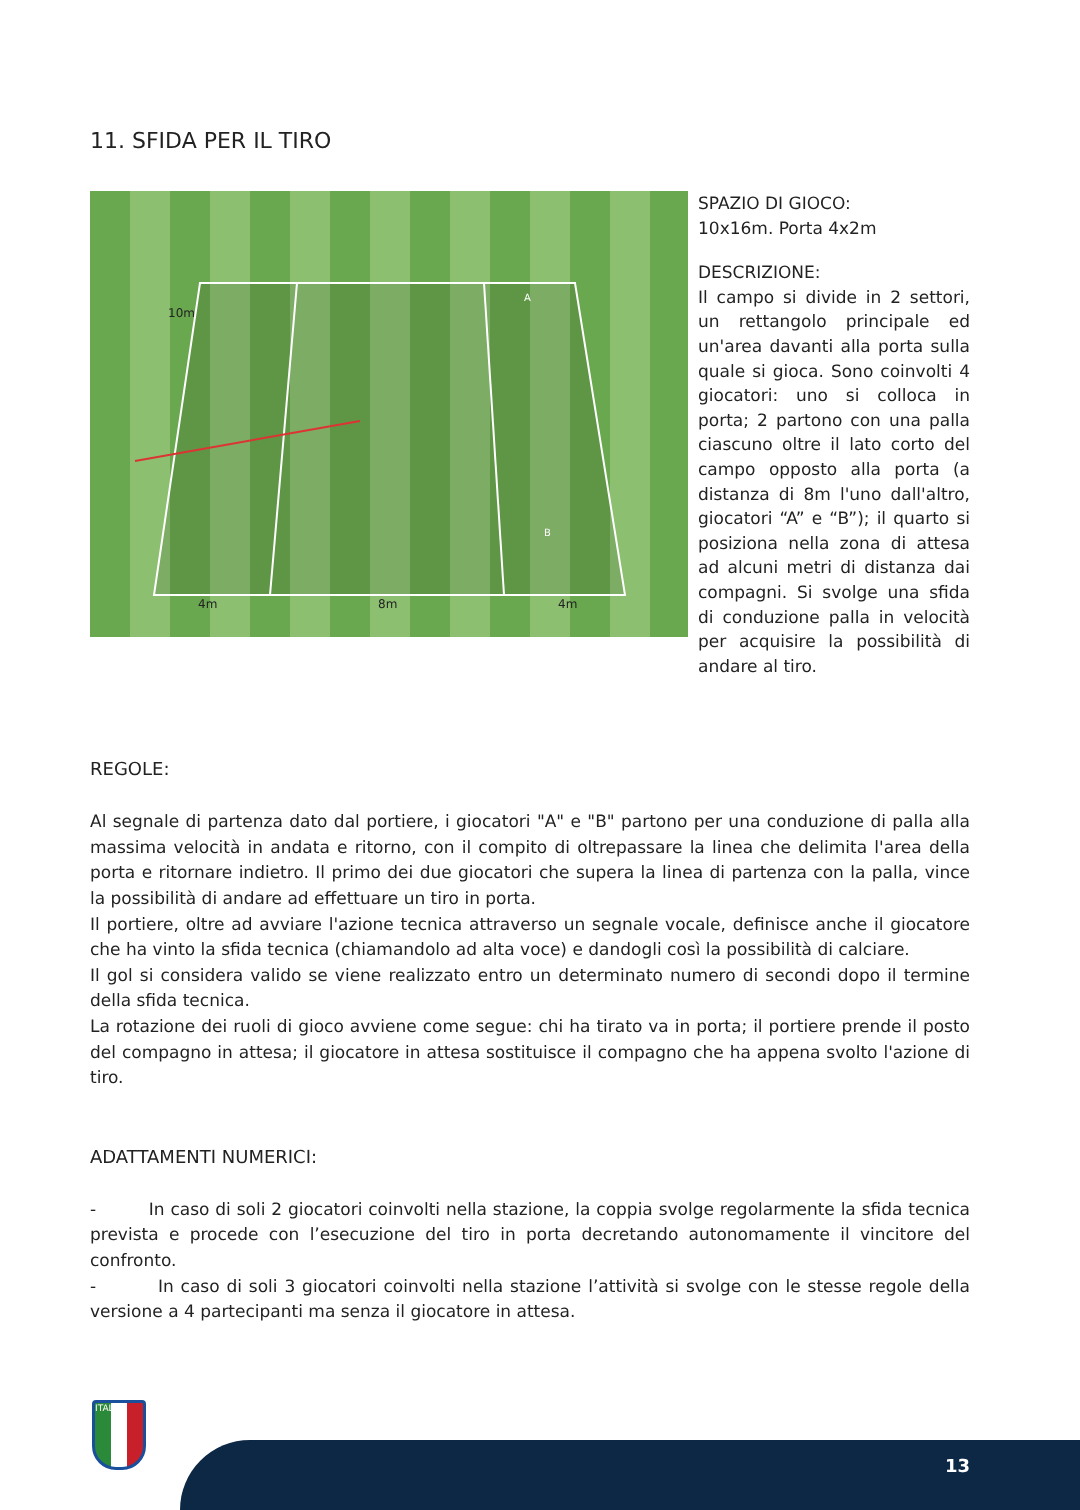11. SFIDA PER IL TIRO
10m
4m
8m
4m
A
B
SPAZIO DI GIOCO:
10x16m. Porta 4x2m
DESCRIZIONE:
Il campo si divide in 2 settori, un rettangolo principale ed un'area davanti alla porta sulla quale si gioca. Sono coinvolti 4 giocatori: uno si colloca in porta; 2 partono con una palla ciascuno oltre il lato corto del campo opposto alla porta (a distanza di 8m l'uno dall'altro, giocatori “A” e “B”); il quarto si posiziona nella zona di attesa ad alcuni metri di distanza dai compagni. Si svolge una sfida di conduzione palla in velocità per acquisire la possibilità di andare al tiro.
REGOLE:
Al segnale di partenza dato dal portiere, i giocatori "A" e "B" partono per una conduzione di palla alla massima velocità in andata e ritorno, con il compito di oltrepassare la linea che delimita l'area della porta e ritornare indietro. Il primo dei due giocatori che supera la linea di partenza con la palla, vince la possibilità di andare ad effettuare un tiro in porta.
Il portiere, oltre ad avviare l'azione tecnica attraverso un segnale vocale, definisce anche il giocatore che ha vinto la sfida tecnica (chiamandolo ad alta voce) e dandogli così la possibilità di calciare.
Il gol si considera valido se viene realizzato entro un determinato numero di secondi dopo il termine della sfida tecnica.
La rotazione dei ruoli di gioco avviene come segue: chi ha tirato va in porta; il portiere prende il posto del compagno in attesa; il giocatore in attesa sostituisce il compagno che ha appena svolto l'azione di tiro.
ADATTAMENTI NUMERICI:
- In caso di soli 2 giocatori coinvolti nella stazione, la coppia svolge regolarmente la sfida tecnica prevista e procede con l’esecuzione del tiro in porta decretando autonomamente il vincitore del confronto.
- In caso di soli 3 giocatori coinvolti nella stazione l’attività si svolge con le stesse regole della versione a 4 partecipanti ma senza il giocatore in attesa.
ITALIA
13